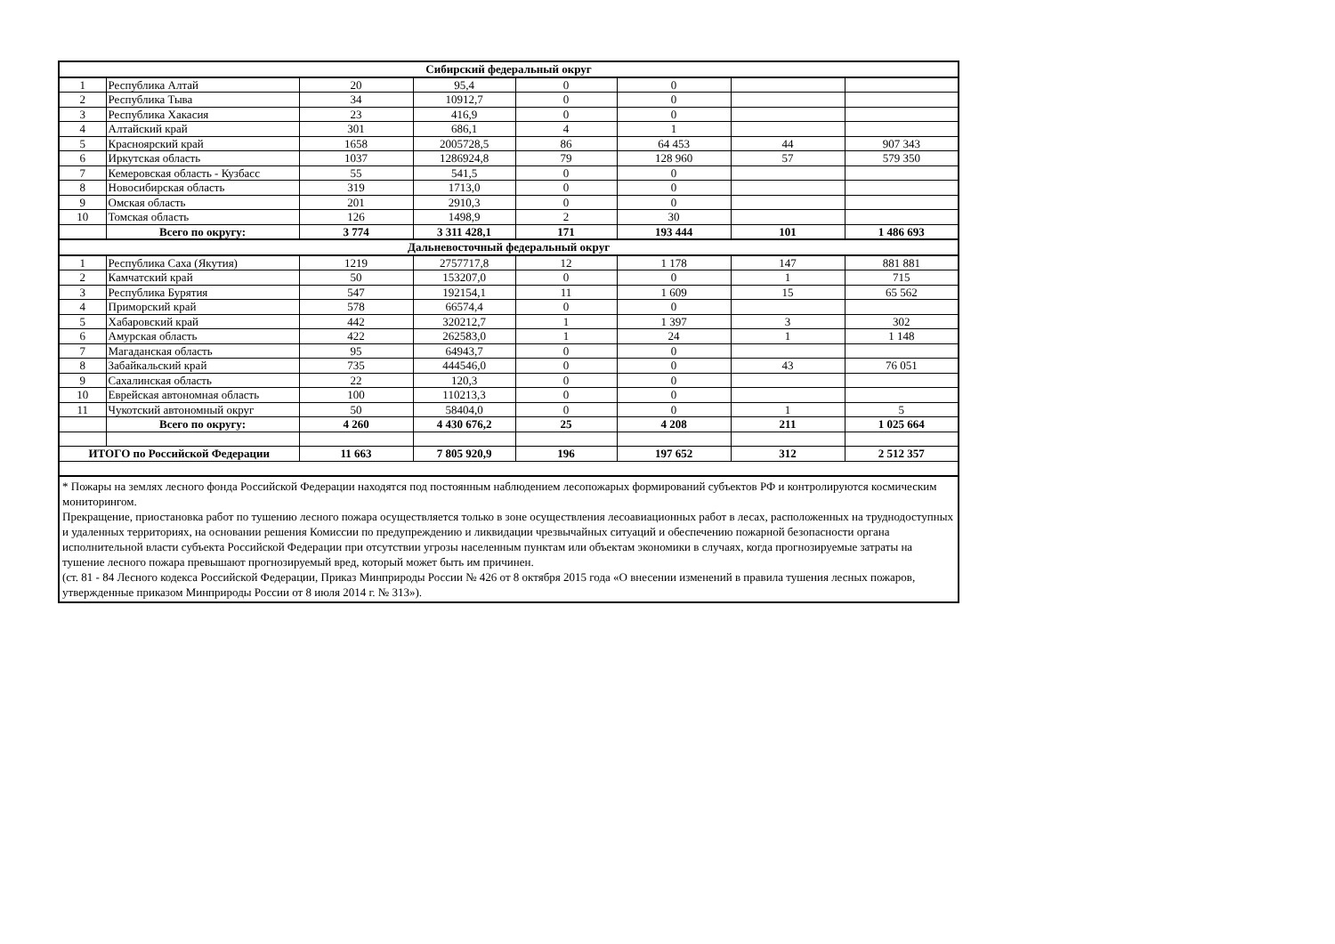| Сибирский федеральный округ | | | | | | | |
| 1 | Республика Алтай | 20 | 95,4 | 0 | 0 | | |
| 2 | Республика Тыва | 34 | 10912,7 | 0 | 0 | | |
| 3 | Республика Хакасия | 23 | 416,9 | 0 | 0 | | |
| 4 | Алтайский край | 301 | 686,1 | 4 | 1 | | |
| 5 | Красноярский край | 1658 | 2005728,5 | 86 | 64 453 | 44 | 907 343 |
| 6 | Иркутская область | 1037 | 1286924,8 | 79 | 128 960 | 57 | 579 350 |
| 7 | Кемеровская область - Кузбасс | 55 | 541,5 | 0 | 0 | | |
| 8 | Новосибирская область | 319 | 1713,0 | 0 | 0 | | |
| 9 | Омская область | 201 | 2910,3 | 0 | 0 | | |
| 10 | Томская область | 126 | 1498,9 | 2 | 30 | | |
| | Всего по округу: | 3 774 | 3 311 428,1 | 171 | 193 444 | 101 | 1 486 693 |
| Дальневосточный федеральный округ | | | | | | | |
| 1 | Республика Саха (Якутия) | 1219 | 2757717,8 | 12 | 1 178 | 147 | 881 881 |
| 2 | Камчатский край | 50 | 153207,0 | 0 | 0 | 1 | 715 |
| 3 | Республика Бурятия | 547 | 192154,1 | 11 | 1 609 | 15 | 65 562 |
| 4 | Приморский край | 578 | 66574,4 | 0 | 0 | | |
| 5 | Хабаровский край | 442 | 320212,7 | 1 | 1 397 | 3 | 302 |
| 6 | Амурская область | 422 | 262583,0 | 1 | 24 | 1 | 1 148 |
| 7 | Магаданская область | 95 | 64943,7 | 0 | 0 | | |
| 8 | Забайкальский край | 735 | 444546,0 | 0 | 0 | 43 | 76 051 |
| 9 | Сахалинская область | 22 | 120,3 | 0 | 0 | | |
| 10 | Еврейская автономная область | 100 | 110213,3 | 0 | 0 | | |
| 11 | Чукотский автономный округ | 50 | 58404,0 | 0 | 0 | 1 | 5 |
| | Всего по округу: | 4 260 | 4 430 676,2 | 25 | 4 208 | 211 | 1 025 664 |
| ИТОГО по Российской Федерации | | 11 663 | 7 805 920,9 | 196 | 197 652 | 312 | 2 512 357 |
| * Пожары на землях лесного фонда Российской Федерации находятся под постоянным наблюдением лесопожарых формирований субъектов РФ и контролируются космическим мониторингом. Прекращение, приостановка работ по тушению лесного пожара осуществляется только в зоне осуществления лесоавиационных работ в лесах, расположенных на труднодоступных и удаленных территориях, на основании решения Комиссии по предупреждению и ликвидации чрезвычайных ситуаций и обеспечению пожарной безопасности органа исполнительной власти субъекта Российской Федерации при отсутствии угрозы населенным пунктам или объектам экономики в случаях, когда прогнозируемые затраты на тушение лесного пожара превышают прогнозируемый вред, который может быть им причинен. (ст. 81 - 84 Лесного кодекса Российской Федерации, Приказ Минприроды России № 426 от 8 октября 2015 года «О внесении изменений в правила тушения лесных пожаров, утвержденные приказом Минприроды России от 8 июля 2014 г. № 313»). | | | | | | | |